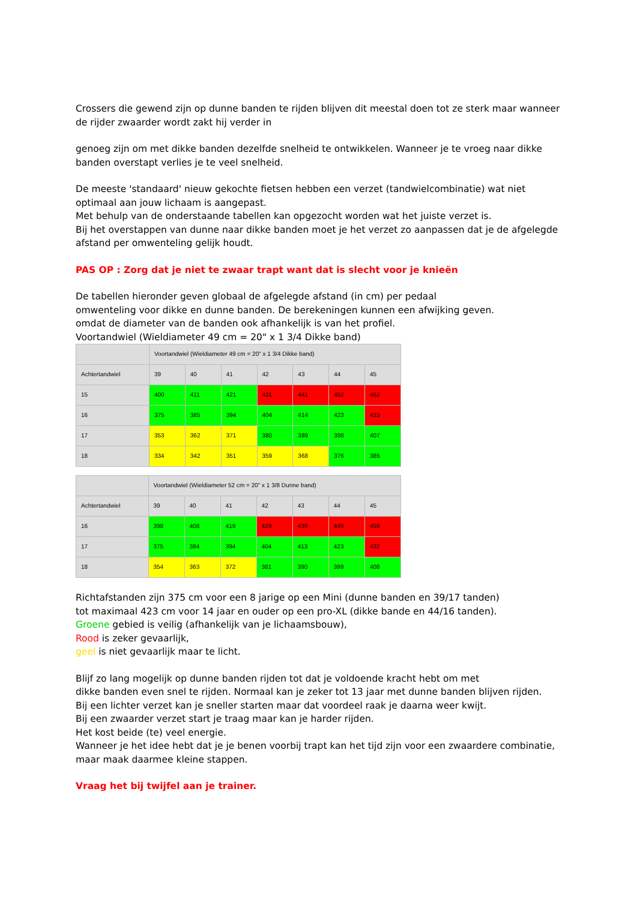Crossers die gewend zijn op dunne banden te rijden blijven dit meestal doen tot ze sterk maar wanneer de rijder zwaarder wordt zakt hij verder in
genoeg zijn om met dikke banden dezelfde snelheid te ontwikkelen. Wanneer je te vroeg naar dikke banden overstapt verlies je te veel snelheid.
De meeste 'standaard' nieuw gekochte fietsen hebben een verzet (tandwielcombinatie) wat niet optimaal aan jouw lichaam is aangepast.
Met behulp van de onderstaande tabellen kan opgezocht worden wat het juiste verzet is.
Bij het overstappen van dunne naar dikke banden moet je het verzet zo aanpassen dat je de afgelegde afstand per omwenteling gelijk houdt.
PAS OP : Zorg dat je niet te zwaar trapt want dat is slecht voor je knieën
De tabellen hieronder geven globaal de afgelegde afstand (in cm) per pedaal
omwenteling voor dikke en dunne banden. De berekeningen kunnen een afwijking geven.
omdat de diameter van de banden ook afhankelijk is van het profiel.
Voortandwiel (Wieldiameter 49 cm = 20" x 1 3/4 Dikke band)
| | Voortandwiel (Wieldiameter 49 cm = 20" x 1 3/4 Dikke band) | | | | | | |
| --- | --- | --- | --- | --- | --- | --- | --- |
| Achtertandwiel | 39 | 40 | 41 | 42 | 43 | 44 | 45 |
| 15 | 400 | 411 | 421 | 431 | 441 | 452 | 462 |
| 16 | 375 | 385 | 394 | 404 | 414 | 423 | 433 |
| 17 | 353 | 362 | 371 | 380 | 389 | 398 | 407 |
| 18 | 334 | 342 | 351 | 359 | 368 | 376 | 385 |
| | Voortandwiel (Wieldiameter 52 cm = 20" x 1 3/8 Dunne band) | | | | | | |
| --- | --- | --- | --- | --- | --- | --- | --- |
| Achtertandwiel | 39 | 40 | 41 | 42 | 43 | 44 | 45 |
| 16 | 398 | 408 | 419 | 429 | 439 | 449 | 459 |
| 17 | 375 | 384 | 394 | 404 | 413 | 423 | 432 |
| 18 | 354 | 363 | 372 | 381 | 390 | 399 | 408 |
Richtafstanden zijn 375 cm voor een 8 jarige op een Mini (dunne banden en 39/17 tanden)
tot maximaal 423 cm voor 14 jaar en ouder op een pro-XL (dikke bande en 44/16 tanden).
Groene gebied is veilig (afhankelijk van je lichaamsbouw),
Rood is zeker gevaarlijk,
geel is niet gevaarlijk maar te licht.
Blijf zo lang mogelijk op dunne banden rijden tot dat je voldoende kracht hebt om met
dikke banden even snel te rijden. Normaal kan je zeker tot 13 jaar met dunne banden blijven rijden.
Bij een lichter verzet kan je sneller starten maar dat voordeel raak je daarna weer kwijt.
Bij een zwaarder verzet start je traag maar kan je harder rijden.
Het kost beide (te) veel energie.
Wanneer je het idee hebt dat je je benen voorbij trapt kan het tijd zijn voor een zwaardere combinatie, maar maak daarmee kleine stappen.
Vraag het bij twijfel aan je trainer.